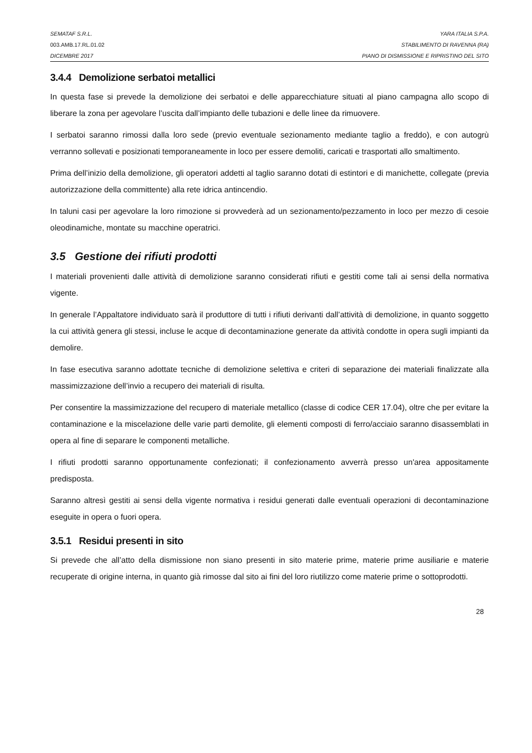SEMATAF S.R.L. YARA ITALIA S.P.A.
003.AMB.17.RL.01.02 STABILIMENTO DI RAVENNA (RA)
DICEMBRE 2017 PIANO DI DISMISSIONE E RIPRISTINO DEL SITO
3.4.4 Demolizione serbatoi metallici
In questa fase si prevede la demolizione dei serbatoi e delle apparecchiature situati al piano campagna allo scopo di liberare la zona per agevolare l’uscita dall’impianto delle tubazioni e delle linee da rimuovere.
I serbatoi saranno rimossi dalla loro sede (previo eventuale sezionamento mediante taglio a freddo), e con autogrù verranno sollevati e posizionati temporaneamente in loco per essere demoliti, caricati e trasportati allo smaltimento.
Prima dell’inizio della demolizione, gli operatori addetti al taglio saranno dotati di estintori e di manichette, collegate (previa autorizzazione della committente) alla rete idrica antincendio.
In taluni casi per agevolare la loro rimozione si provvederà ad un sezionamento/pezzamento in loco per mezzo di cesoie oleodinamiche, montate su macchine operatrici.
3.5 Gestione dei rifiuti prodotti
I materiali provenienti dalle attività di demolizione saranno considerati rifiuti e gestiti come tali ai sensi della normativa vigente.
In generale l’Appaltatore individuato sarà il produttore di tutti i rifiuti derivanti dall’attività di demolizione, in quanto soggetto la cui attività genera gli stessi, incluse le acque di decontaminazione generate da attività condotte in opera sugli impianti da demolire.
In fase esecutiva saranno adottate tecniche di demolizione selettiva e criteri di separazione dei materiali finalizzate alla massimizzazione dell’invio a recupero dei materiali di risulta.
Per consentire la massimizzazione del recupero di materiale metallico (classe di codice CER 17.04), oltre che per evitare la contaminazione e la miscelazione delle varie parti demolite, gli elementi composti di ferro/acciaio saranno disassemblati in opera al fine di separare le componenti metalliche.
I rifiuti prodotti saranno opportunamente confezionati; il confezionamento avverrà presso un'area appositamente predisposta.
Saranno altresì gestiti ai sensi della vigente normativa i residui generati dalle eventuali operazioni di decontaminazione eseguite in opera o fuori opera.
3.5.1 Residui presenti in sito
Si prevede che all’atto della dismissione non siano presenti in sito materie prime, materie prime ausiliarie e materie recuperate di origine interna, in quanto già rimosse dal sito ai fini del loro riutilizzo come materie prime o sottoprodotti.
28